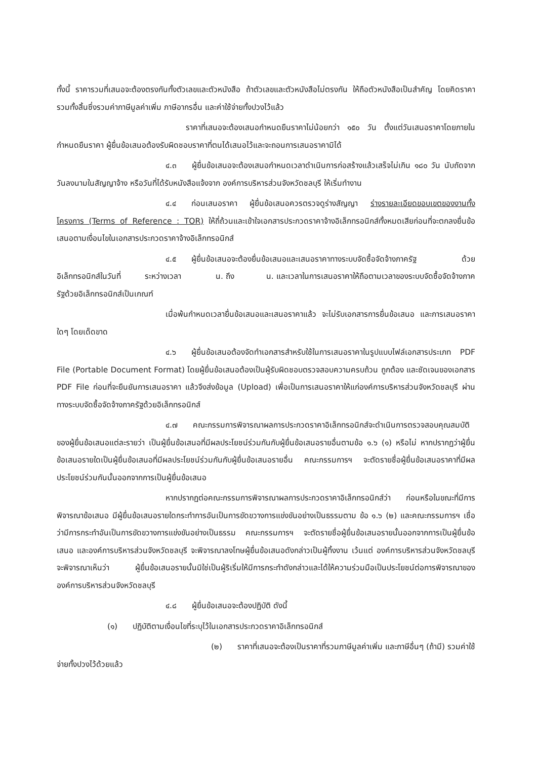ทั้งนี้ ราคารวมที่เสนอจะต้องตรงกันทั้งตัวเลขและตัวหนังสือ ถ้าตัวเลขและตัวหนังสือไม่ตรงกัน ให้ถือตัวหนังสือเป็นสำคัญ โดยคิดราคารวมทั้งสิ้นซึ่งรวมค่าภาษีมูลค่าเพิ่ม ภาษีอากรอื่น และค่าใช้จ่ายทั้งปวงไว้แล้ว
ราคาที่เสนอจะต้องเสนอกำหนดยืนราคาไม่น้อยกว่า ๑๕๐ วัน ตั้งแต่วันเสนอราคาโดยภายในกำหนดยืนราคา ผู้ยื่นข้อเสนอต้องรับผิดชอบราคาที่ตนได้เสนอไว้และจะถอนการเสนอราคามิได้
๔.๓ ผู้ยื่นข้อเสนอจะต้องเสนอกำหนดเวลาดำเนินการก่อสร้างแล้วเสร็จไม่เกิน ๑๘๐ วัน นับถัดจากวันลงนามในสัญญาจ้าง หรือวันที่ได้รับหนังสือแจ้งจาก องค์การบริหารส่วนจังหวัดชลบุรี ให้เริ่มทำงาน
๔.๔ ก่อนเสนอราคา ผู้ยื่นข้อเสนอควรตรวจดูร่างสัญญา ร่างรายละเอียดขอบเขตของงานทั้งโครงการ (Terms of Reference : TOR) ให้ถี่ถ้วนและเข้าใจเอกสารประกวดราคาจ้างอิเล็กทรอนิกส์ทั้งหมดเสียก่อนที่จะตกลงยื่นข้อเสนอตามเงื่อนไขในเอกสารประกวดราคาจ้างอิเล็กทรอนิกส์
๔.๕ ผู้ยื่นข้อเสนอจะต้องยื่นข้อเสนอและเสนอราคาทางระบบจัดซื้อจัดจ้างภาครัฐ ด้วยอิเล็กทรอนิกส์ในวันที่ ระหว่างเวลา น. ถึง น. และเวลาในการเสนอราคาให้ถือตามเวลาของระบบจัดซื้อจัดจ้างภาครัฐด้วยอิเล็กทรอนิกส์เป็นเกณฑ์
เมื่อพ้นกำหนดเวลายื่นข้อเสนอและเสนอราคาแล้ว จะไม่รับเอกสารการยื่นข้อเสนอ และการเสนอราคาใดๆ โดยเด็ดขาด
๔.๖ ผู้ยื่นข้อเสนอต้องจัดทำเอกสารสำหรับใช้ในการเสนอราคาในรูปแบบไฟล์เอกสารประเภท PDF File (Portable Document Format) โดยผู้ยื่นข้อเสนอต้องเป็นผู้รับผิดชอบตรวจสอบความครบถ้วน ถูกต้อง และชัดเจนของเอกสาร PDF File ก่อนที่จะยืนยันการเสนอราคา แล้วจึงส่งข้อมูล (Upload) เพื่อเป็นการเสนอราคาให้แก่องค์การบริหารส่วนจังหวัดชลบุรี ผ่านทางระบบจัดซื้อจัดจ้างภาครัฐด้วยอิเล็กทรอนิกส์
๔.๗ คณะกรรมการพิจารณาผลการประกวดราคาอิเล็กทรอนิกส์จะดำเนินการตรวจสอบคุณสมบัติของผู้ยื่นข้อเสนอแต่ละรายว่า เป็นผู้ยื่นข้อเสนอที่มีผลประโยชน์ร่วมกันกับผู้ยื่นข้อเสนอรายอื่นตามข้อ ๑.๖ (๑) หรือไม่ หากปรากฏว่าผู้ยื่นข้อเสนอรายใดเป็นผู้ยื่นข้อเสนอที่มีผลประโยชน์ร่วมกันกับผู้ยื่นข้อเสนอรายอื่น คณะกรรมการฯ จะตัดรายชื่อผู้ยื่นข้อเสนอราคาที่มีผลประโยชน์ร่วมกันนั้นออกจากการเป็นผู้ยื่นข้อเสนอ
หากปรากฏต่อคณะกรรมการพิจารณาผลการประกวดราคาอิเล็กทรอนิกส์ว่า ก่อนหรือในขณะที่มีการพิจารณาข้อเสนอ มีผู้ยื่นข้อเสนอรายใดกระทำการอันเป็นการขัดขวางการแข่งขันอย่างเป็นธรรมตาม ข้อ ๑.๖ (๒) และคณะกรรมการฯ เชื่อว่ามีการกระทำอันเป็นการขัดขวางการแข่งขันอย่างเป็นธรรม คณะกรรมการฯ จะตัดรายชื่อผู้ยื่นข้อเสนอรายนั้นออกจากการเป็นผู้ยื่นข้อเสนอ และองค์การบริหารส่วนจังหวัดชลบุรี จะพิจารณาลงโทษผู้ยื่นข้อเสนอดังกล่าวเป็นผู้ทิ้งงาน เว้นแต่ องค์การบริหารส่วนจังหวัดชลบุรี จะพิจารณาเห็นว่า ผู้ยื่นข้อเสนอรายนั้นมิใช่เป็นผู้ริเริ่มให้มีการกระทำดังกล่าวและได้ให้ความร่วมมือเป็นประโยชน์ต่อการพิจารณาขององค์การบริหารส่วนจังหวัดชลบุรี
๔.๘ ผู้ยื่นข้อเสนอจะต้องปฏิบัติ ดังนี้
(๑) ปฏิบัติตามเงื่อนไขที่ระบุไว้ในเอกสารประกวดราคาอิเล็กทรอนิกส์
(๒) ราคาที่เสนอจะต้องเป็นราคาที่รวมภาษีมูลค่าเพิ่ม และภาษีอื่นๆ (ถ้ามี) รวมค่าใช้จ่ายทั้งปวงไว้ด้วยแล้ว